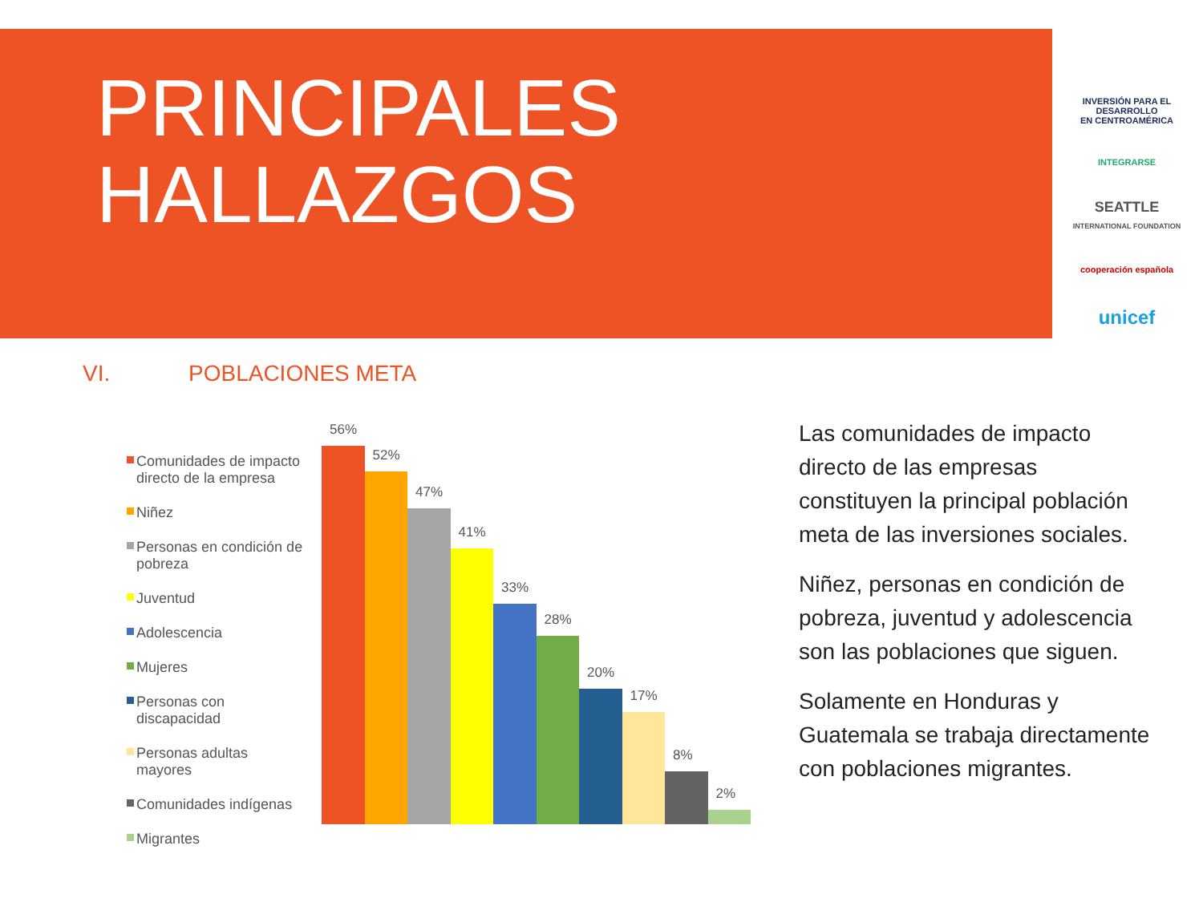PRINCIPALES
HALLAZGOS
INVERSIÓN PARA EL DESARROLLO
EN CENTROAMÉRICA
INTEGRARSE
SEATTLE
INTERNATIONAL FOUNDATION
cooperación española
unicef
VI. POBLACIONES META
Comunidades de impacto directo de la empresa
Niñez
Personas en condición de pobreza
Juventud
Adolescencia
Mujeres
Personas con discapacidad
Personas adultas mayores
Comunidades indígenas
Migrantes
56%
52%
47%
41%
33%
28%
20%
17%
8%
2%
Las comunidades de impacto directo de las empresas constituyen la principal población meta de las inversiones sociales.
Niñez, personas en condición de pobreza, juventud y adolescencia son las poblaciones que siguen.
Solamente en Honduras y Guatemala se trabaja directamente con poblaciones migrantes.